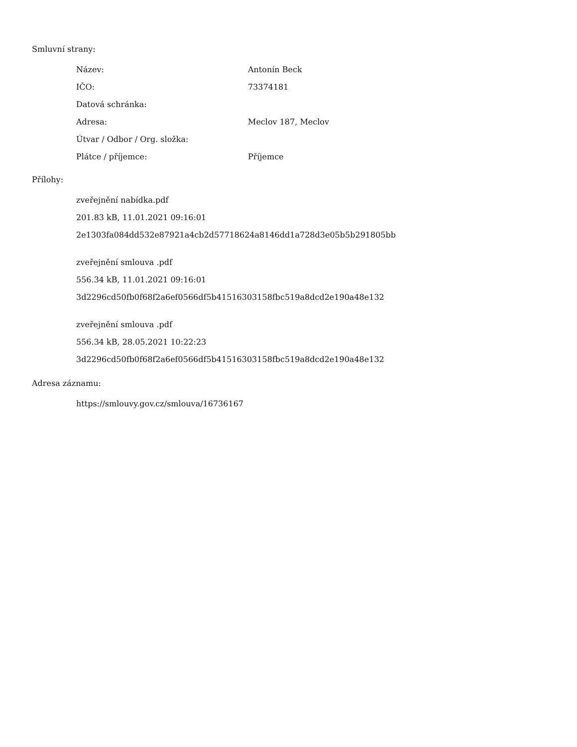Smluvní strany:
| Název: | Antonín Beck |
| IČO: | 73374181 |
| Datová schránka: | |
| Adresa: | Meclov 187, Meclov |
| Útvar / Odbor / Org. složka: | |
| Plátce / příjemce: | Příjemce |
Přílohy:
zveřejnění nabídka.pdf
201.83 kB, 11.01.2021 09:16:01
2e1303fa084dd532e87921a4cb2d57718624a8146dd1a728d3e05b5b291805bb
zveřejnění smlouva .pdf
556.34 kB, 11.01.2021 09:16:01
3d2296cd50fb0f68f2a6ef0566df5b41516303158fbc519a8dcd2e190a48e132
zveřejnění smlouva .pdf
556.34 kB, 28.05.2021 10:22:23
3d2296cd50fb0f68f2a6ef0566df5b41516303158fbc519a8dcd2e190a48e132
Adresa záznamu:
https://smlouvy.gov.cz/smlouva/16736167